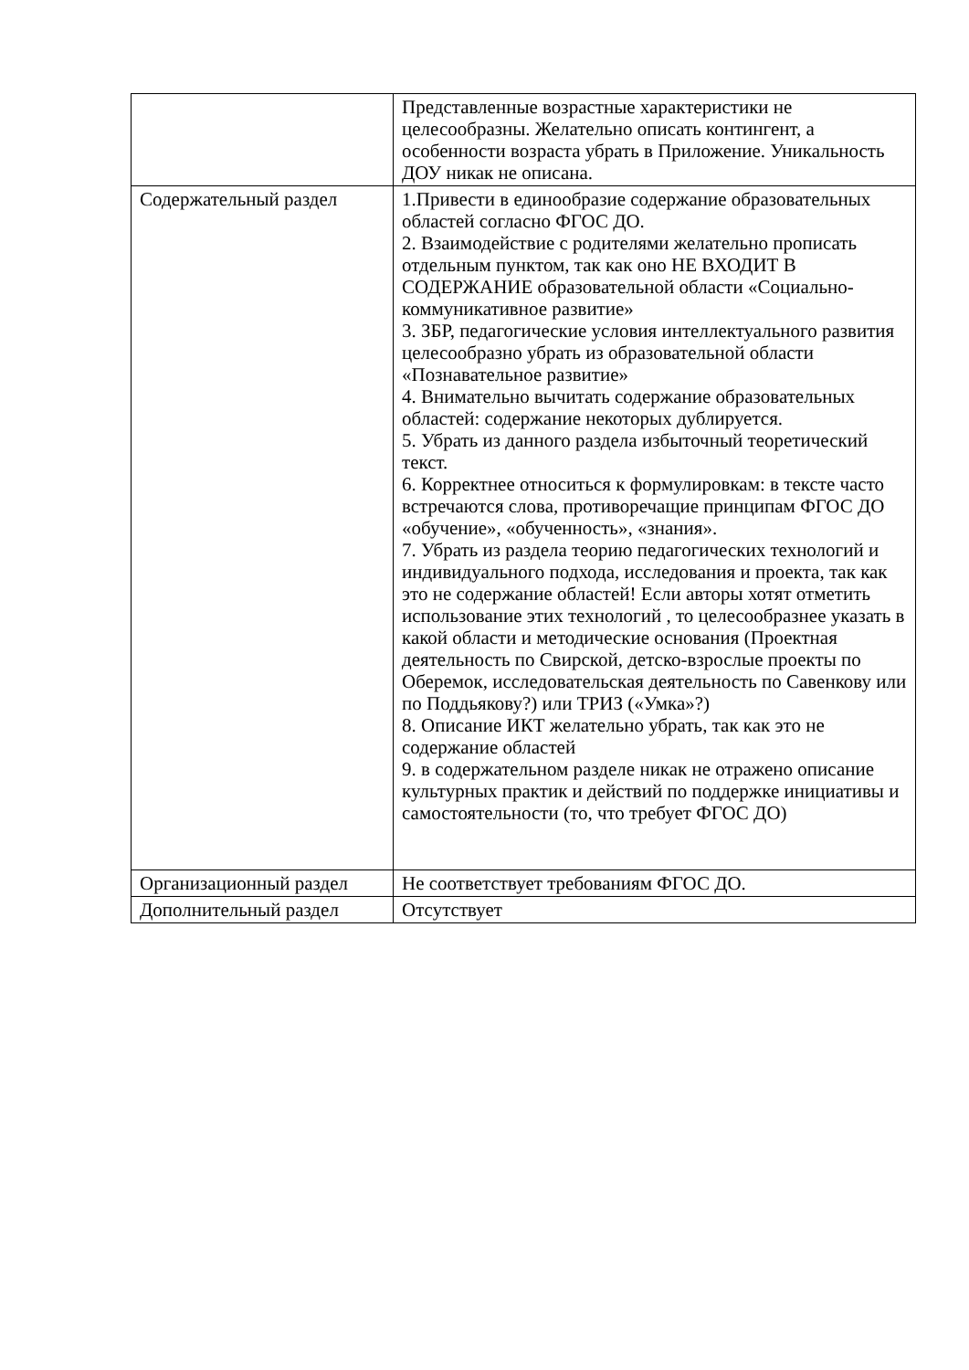| | Представленные возрастные характеристики не целесообразны. Желательно описать контингент, а особенности возраста убрать в Приложение. Уникальность ДОУ никак не описана. |
| Содержательный раздел | 1.Привести в единообразие содержание образовательных областей согласно ФГОС ДО. 2. Взаимодействие с родителями желательно прописать отдельным пунктом, так как оно НЕ ВХОДИТ В СОДЕРЖАНИЕ образовательной области «Социально-коммуникативное развитие» 3. ЗБР, педагогические условия интеллектуального развития целесообразно убрать из образовательной области «Познавательное развитие» 4. Внимательно вычитать содержание образовательных областей: содержание некоторых дублируется. 5. Убрать из данного раздела избыточный теоретический текст. 6. Корректнее относиться к формулировкам: в тексте часто встречаются слова, противоречащие принципам ФГОС ДО «обучение», «обученность», «знания». 7. Убрать из раздела теорию педагогических технологий и индивидуального подхода, исследования и проекта, так как это не содержание областей! Если авторы хотят отметить использование этих технологий , то целесообразнее указать в какой области и методические основания (Проектная деятельность по Свирской, детско-взрослые проекты по Оберемок, исследовательская деятельность по Савенкову или по Поддьякову?) или ТРИЗ («Умка»?) 8. Описание ИКТ желательно убрать, так как это не содержание областей 9. в содержательном разделе никак не отражено описание культурных практик и действий по поддержке инициативы и самостоятельности (то, что требует ФГОС ДО) |
| Организационный раздел | Не соответствует требованиям ФГОС ДО. |
| Дополнительный раздел | Отсутствует |